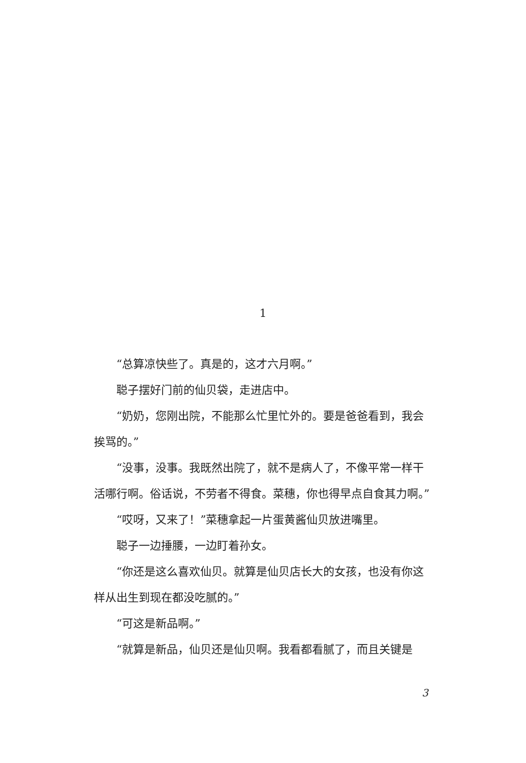1
“总算凉快些了。真是的，这才六月啊。”
聪子摆好门前的仙贝袋，走进店中。
“奶奶，您刚出院，不能那么忙里忙外的。要是爸爸看到，我会挨骂的。”
“没事，没事。我既然出院了，就不是病人了，不像平常一样干活哪行啊。俗话说，不劳者不得食。菜穗，你也得早点自食其力啊。”
“哎呀，又来了！”菜穗拿起一片蛋黄酱仙贝放进嘴里。
聪子一边捶腰，一边盯着孙女。
“你还是这么喜欢仙贝。就算是仙贝店长大的女孩，也没有你这样从出生到现在都没吃腻的。”
“可这是新品啊。”
“就算是新品，仙贝还是仙贝啊。我看都看腻了，而且关键是
3